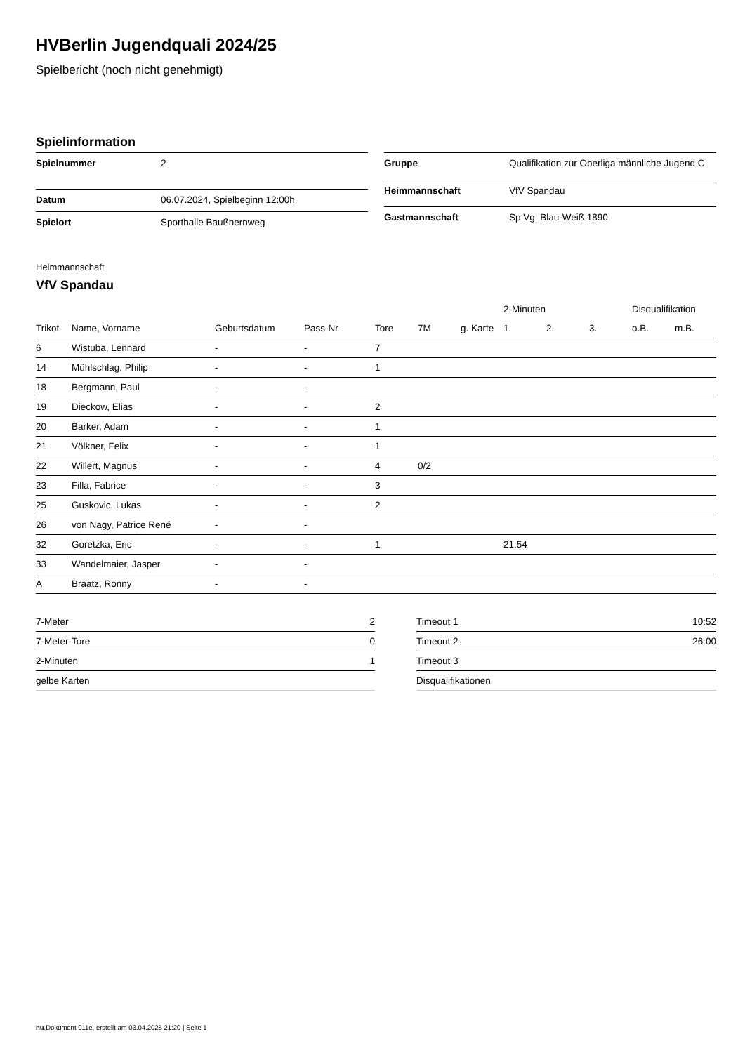HVBerlin Jugendquali 2024/25
Spielbericht (noch nicht genehmigt)
Spielinformation
| Spielnummer | 2 |
| Datum | 06.07.2024, Spielbeginn 12:00h |
| Spielort | Sporthalle Baußnernweg |
| Gruppe | Qualifikation zur Oberliga männliche Jugend C |
| Heimmannschaft | VfV Spandau |
| Gastmannschaft | Sp.Vg. Blau-Weiß 1890 |
Heimmannschaft
VfV Spandau
| | | | | | | | 2-Minuten | | | Disqualifikation | |
| --- | --- | --- | --- | --- | --- | --- | --- | --- | --- | --- | --- |
| Trikot | Name, Vorname | Geburtsdatum | Pass-Nr | Tore | 7M | g. Karte | 1. | 2. | 3. | o.B. | m.B. |
| 6 | Wistuba, Lennard | - | - | 7 | | | | | | | |
| 14 | Mühlschlag, Philip | - | - | 1 | | | | | | | |
| 18 | Bergmann, Paul | - | - | | | | | | | | |
| 19 | Dieckow, Elias | - | - | 2 | | | | | | | |
| 20 | Barker, Adam | - | - | 1 | | | | | | | |
| 21 | Völkner, Felix | - | - | 1 | | | | | | | |
| 22 | Willert, Magnus | - | - | 4 | 0/2 | | | | | | |
| 23 | Filla, Fabrice | - | - | 3 | | | | | | | |
| 25 | Guskovic, Lukas | - | - | 2 | | | | | | | |
| 26 | von Nagy, Patrice René | - | - | | | | | | | | |
| 32 | Goretzka, Eric | - | - | 1 | | | 21:54 | | | | |
| 33 | Wandelmaier, Jasper | - | - | | | | | | | | |
| A | Braatz, Ronny | - | - | | | | | | | | |
| 7-Meter | 2 |
| 7-Meter-Tore | 0 |
| 2-Minuten | 1 |
| gelbe Karten | |
| Timeout 1 | 10:52 |
| Timeout 2 | 26:00 |
| Timeout 3 | |
| Disqualifikationen | |
nu.Dokument 011e, erstellt am 03.04.2025 21:20 | Seite 1